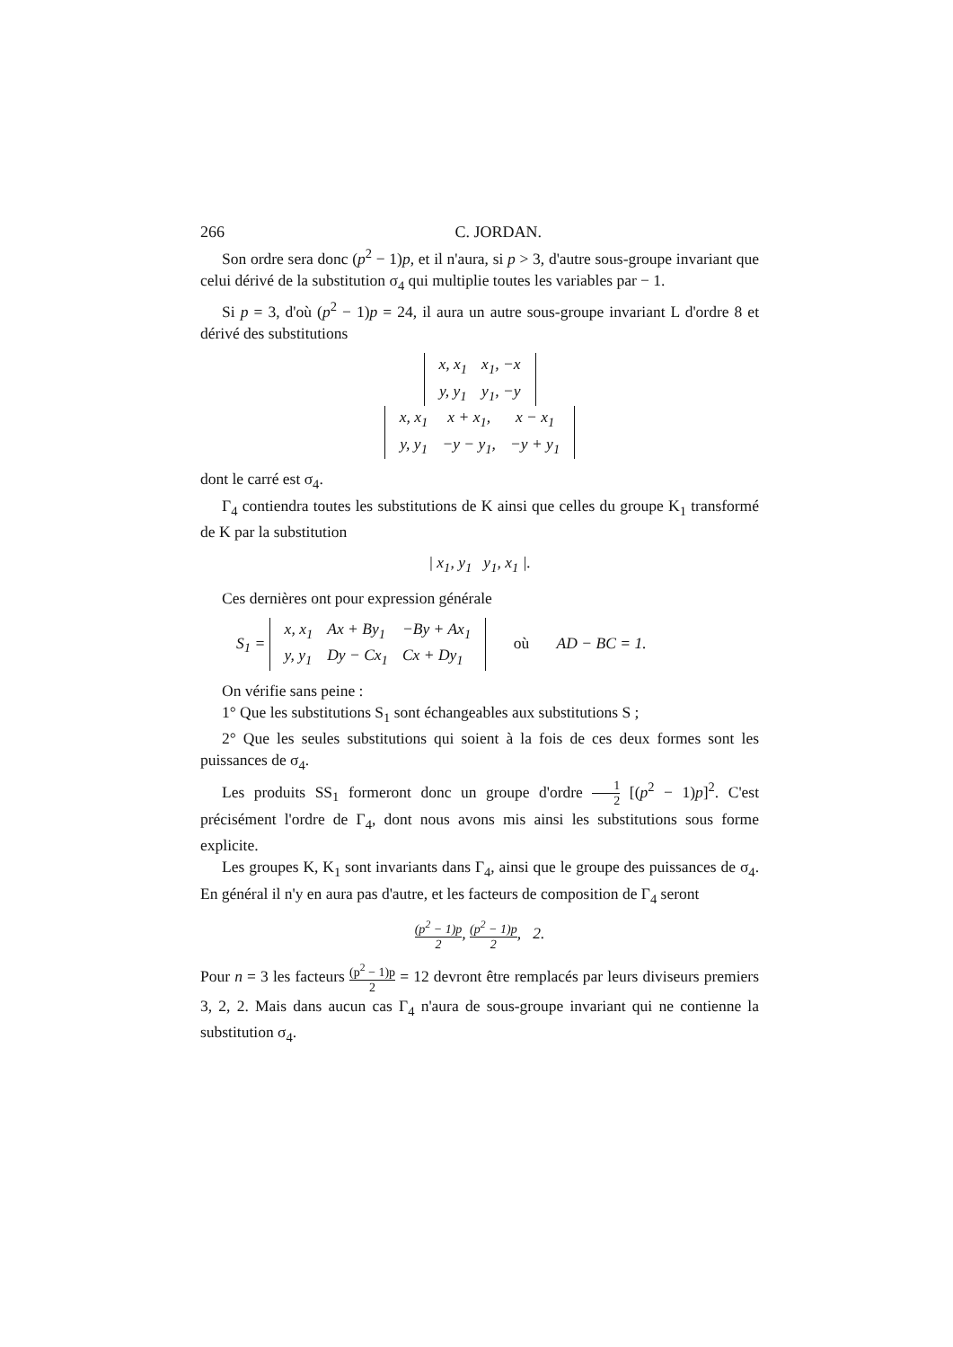266 C. JORDAN.
Son ordre sera donc (p<sup>2</sup> − 1)p, et il n'aura, si p > 3, d'autre sous-groupe invariant que celui dérivé de la substitution σ<sub>4</sub> qui multiplie toutes les variables par − 1.
Si p = 3, d'où (p<sup>2</sup> − 1)p = 24, il aura un autre sous-groupe invariant L d'ordre 8 et dérivé des substitutions
| x, x<sub>1</sub> | x<sub>1</sub>, −x |
| y, y<sub>1</sub> | y<sub>1</sub>, −y |
| x, x<sub>1</sub> | x + x<sub>1</sub>, | x − x<sub>1</sub> |
| y, y<sub>1</sub> | −y − y<sub>1</sub>, | −y + y<sub>1</sub> |
dont le carré est σ<sub>4</sub>.
Γ<sub>4</sub> contiendra toutes les substitutions de K ainsi que celles du groupe K<sub>1</sub> transformé de K par la substitution
| x<sub>1</sub>, y<sub>1</sub> y<sub>1</sub>, x<sub>1</sub> |.
Ces dernières ont pour expression générale
S<sub>1</sub> =
| x, x<sub>1</sub> | Ax + By<sub>1</sub> | −By + Ax<sub>1</sub> |
| y, y<sub>1</sub> | Dy − Cx<sub>1</sub> | Cx + Dy<sub>1</sub> |
où AD − BC = 1.
On vérifie sans peine :
1° Que les substitutions S<sub>1</sub> sont échangeables aux substitutions S ;
2° Que les seules substitutions qui soient à la fois de ces deux formes sont les puissances de σ<sub>4</sub>.
Les produits SS<sub>1</sub> formeront donc un groupe d'ordre 1 2 [(p<sup>2</sup> − 1)p]<sup>2</sup>. C'est précisément l'ordre de Γ<sub>4</sub>, dont nous avons mis ainsi les substitutions sous forme explicite.
Les groupes K, K<sub>1</sub> sont invariants dans Γ<sub>4</sub>, ainsi que le groupe des puissances de σ<sub>4</sub>. En général il n'y en aura pas d'autre, et les facteurs de composition de Γ<sub>4</sub> seront
(p<sup>2</sup> − 1)p 2, (p<sup>2</sup> − 1)p 2, 2.
Pour n = 3 les facteurs (p<sup>2</sup> − 1)p 2 = 12 devront être remplacés par leurs diviseurs premiers 3, 2, 2. Mais dans aucun cas Γ<sub>4</sub> n'aura de sous-groupe invariant qui ne contienne la substitution σ<sub>4</sub>.